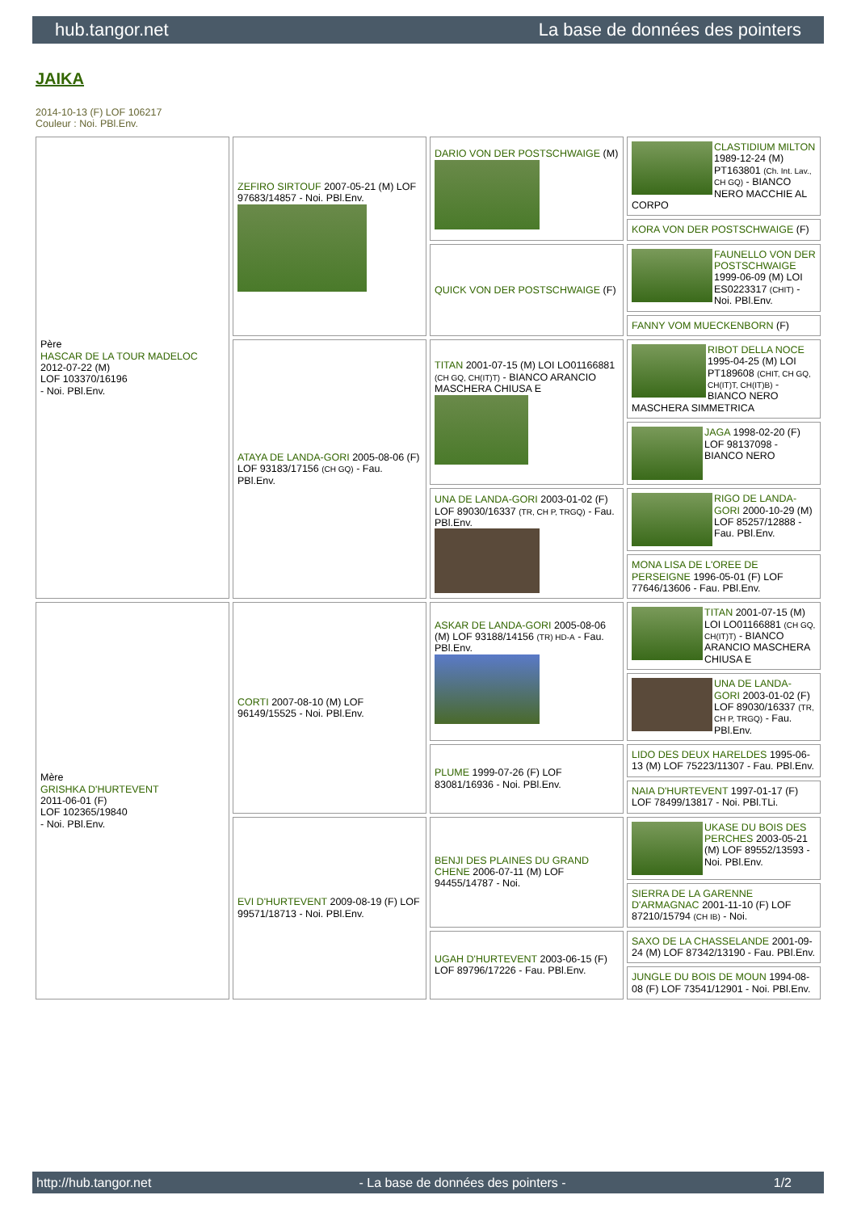hub.tangor.net La base de données des pointers
JAIKA
2014-10-13 (F) LOF 106217
Couleur : Noi. PBl.Env.
| Père HASCAR DE LA TOUR MADELOC 2012-07-22 (M) LOF 103370/16196 - Noi. PBl.Env. | ZEFIRO SIRTOUF 2007-05-21 (M) LOF 97683/14857 - Noi. PBl.Env. | DARIO VON DER POSTSCHWAIGE (M) | CLASTIDIUM MILTON 1989-12-24 (M) PT163801 (Ch. Int. Lav., CH GQ) - BIANCO NERO MACCHIE AL CORPO |
| | | | KORA VON DER POSTSCHWAIGE (F) |
| | | QUICK VON DER POSTSCHWAIGE (F) | FAUNELLO VON DER POSTSCHWAIGE 1999-06-09 (M) LOI ES0223317 (CHIT) - Noi. PBl.Env. |
| | | | FANNY VOM MUECKENBORN (F) |
| | ATAYA DE LANDA-GORI 2005-08-06 (F) LOF 93183/17156 (CH GQ) - Fau. PBl.Env. | TITAN 2001-07-15 (M) LOI LO01166881 (CH GQ, CH(IT)T) - BIANCO ARANCIO MASCHERA CHIUSA E | RIBOT DELLA NOCE 1995-04-25 (M) LOI PT189608 (CHIT, CH GQ, CH(IT)T, CH(IT)B) - BIANCO NERO MASCHERA SIMMETRICA |
| | | | JAGA 1998-02-20 (F) LOF 98137098 - BIANCO NERO |
| | | UNA DE LANDA-GORI 2003-01-02 (F) LOF 89030/16337 (TR, CH P, TRGQ) - Fau. PBl.Env. | RIGO DE LANDA-GORI 2000-10-29 (M) LOF 85257/12888 - Fau. PBl.Env. |
| | | | MONA LISA DE L'OREE DE PERSEIGNE 1996-05-01 (F) LOF 77646/13606 - Fau. PBl.Env. |
| Mère GRISHKA D'HURTEVENT 2011-06-01 (F) LOF 102365/19840 - Noi. PBl.Env. | CORTI 2007-08-10 (M) LOF 96149/15525 - Noi. PBl.Env. | ASKAR DE LANDA-GORI 2005-08-06 (M) LOF 93188/14156 (TR) HD-A - Fau. PBl.Env. | TITAN 2001-07-15 (M) LOI LO01166881 (CH GQ, CH(IT)T) - BIANCO ARANCIO MASCHERA CHIUSA E |
| | | | UNA DE LANDA-GORI 2003-01-02 (F) LOF 89030/16337 (TR, CH P, TRGQ) - Fau. PBl.Env. |
| | | PLUME 1999-07-26 (F) LOF 83081/16936 - Noi. PBl.Env. | LIDO DES DEUX HARELDES 1995-06-13 (M) LOF 75223/11307 - Fau. PBl.Env. |
| | | | NAIA D'HURTEVENT 1997-01-17 (F) LOF 78499/13817 - Noi. PBl.TLi. |
| | EVI D'HURTEVENT 2009-08-19 (F) LOF 99571/18713 - Noi. PBl.Env. | BENJI DES PLAINES DU GRAND CHENE 2006-07-11 (M) LOF 94455/14787 - Noi. | UKASE DU BOIS DES PERCHES 2003-05-21 (M) LOF 89552/13593 - Noi. PBl.Env. |
| | | | SIERRA DE LA GARENNE D'ARMAGNAC 2001-11-10 (F) LOF 87210/15794 (CH IB) - Noi. |
| | | UGAH D'HURTEVENT 2003-06-15 (F) LOF 89796/17226 - Fau. PBl.Env. | SAXO DE LA CHASSELANDE 2001-09-24 (M) LOF 87342/13190 - Fau. PBl.Env. |
| | | | JUNGLE DU BOIS DE MOUN 1994-08-08 (F) LOF 73541/12901 - Noi. PBl.Env. |
http://hub.tangor.net - La base de données des pointers - 1/2